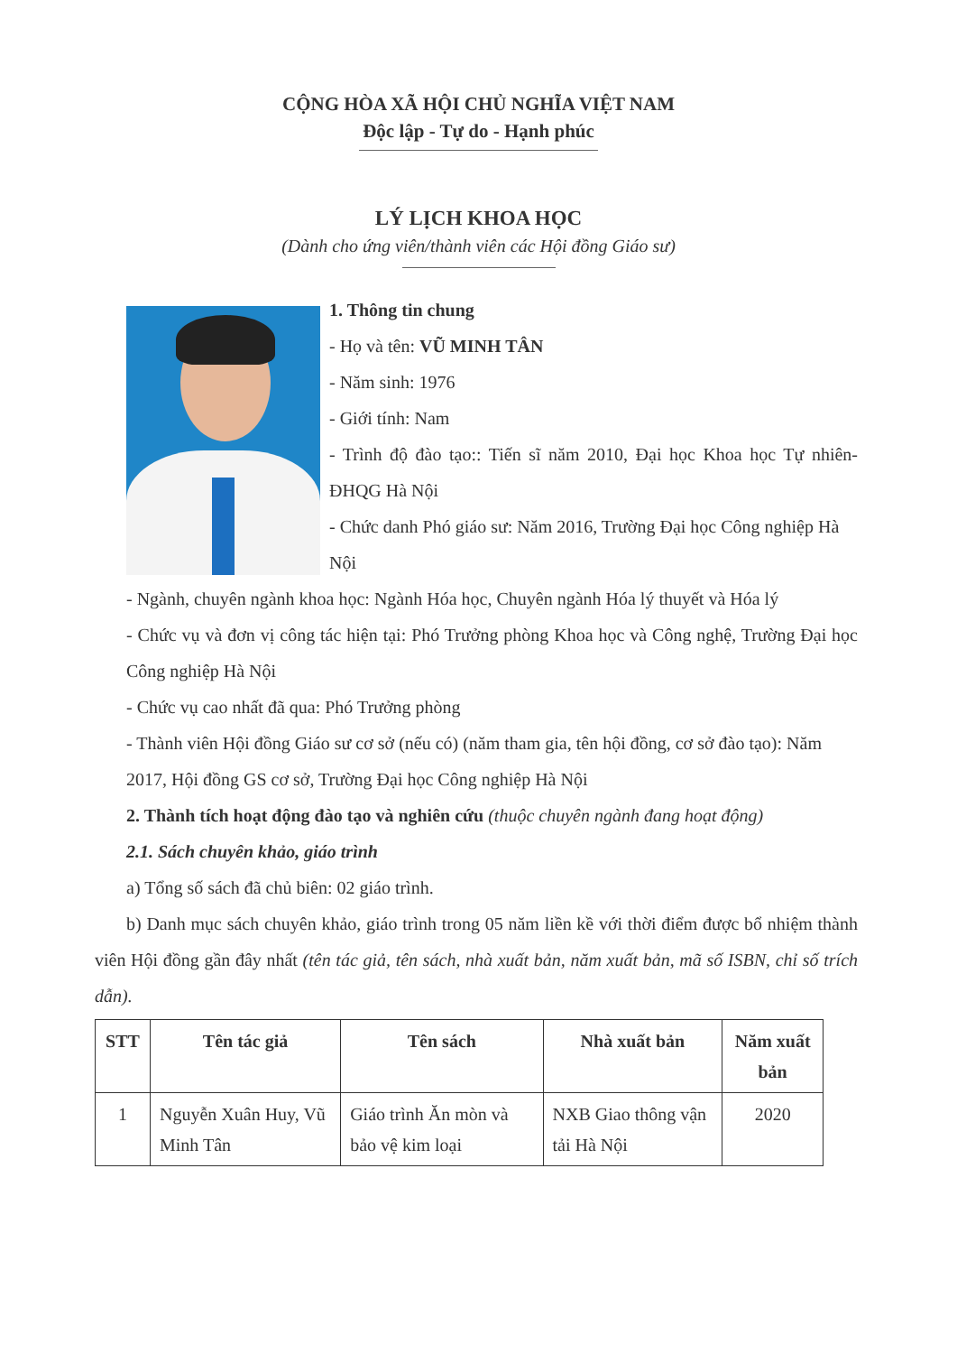CỘNG HÒA XÃ HỘI CHỦ NGHĨA VIỆT NAM
Độc lập - Tự do - Hạnh phúc
LÝ LỊCH KHOA HỌC
(Dành cho ứng viên/thành viên các Hội đồng Giáo sư)
1. Thông tin chung
- Họ và tên: VŨ MINH TÂN
- Năm sinh: 1976
- Giới tính: Nam
- Trình độ đào tạo:: Tiến sĩ năm 2010, Đại học Khoa học Tự nhiên- ĐHQG Hà Nội
- Chức danh Phó giáo sư: Năm 2016, Trường Đại học Công nghiệp Hà Nội
- Ngành, chuyên ngành khoa học: Ngành Hóa học, Chuyên ngành Hóa lý thuyết và Hóa lý
- Chức vụ và đơn vị công tác hiện tại: Phó Trưởng phòng Khoa học và Công nghệ, Trường Đại học Công nghiệp Hà Nội
- Chức vụ cao nhất đã qua: Phó Trưởng phòng
- Thành viên Hội đồng Giáo sư cơ sở (nếu có) (năm tham gia, tên hội đồng, cơ sở đào tạo): Năm 2017, Hội đồng GS cơ sở, Trường Đại học Công nghiệp Hà Nội
2. Thành tích hoạt động đào tạo và nghiên cứu (thuộc chuyên ngành đang hoạt động)
2.1. Sách chuyên khảo, giáo trình
a) Tổng số sách đã chủ biên: 02 giáo trình.
b) Danh mục sách chuyên khảo, giáo trình trong 05 năm liền kề với thời điểm được bổ nhiệm thành viên Hội đồng gần đây nhất (tên tác giả, tên sách, nhà xuất bản, năm xuất bản, mã số ISBN, chỉ số trích dẫn).
| STT | Tên tác giả | Tên sách | Nhà xuất bản | Năm xuất bản |
| --- | --- | --- | --- | --- |
| 1 | Nguyễn Xuân Huy, Vũ Minh Tân | Giáo trình Ăn mòn và bảo vệ kim loại | NXB Giao thông vận tải Hà Nội | 2020 |